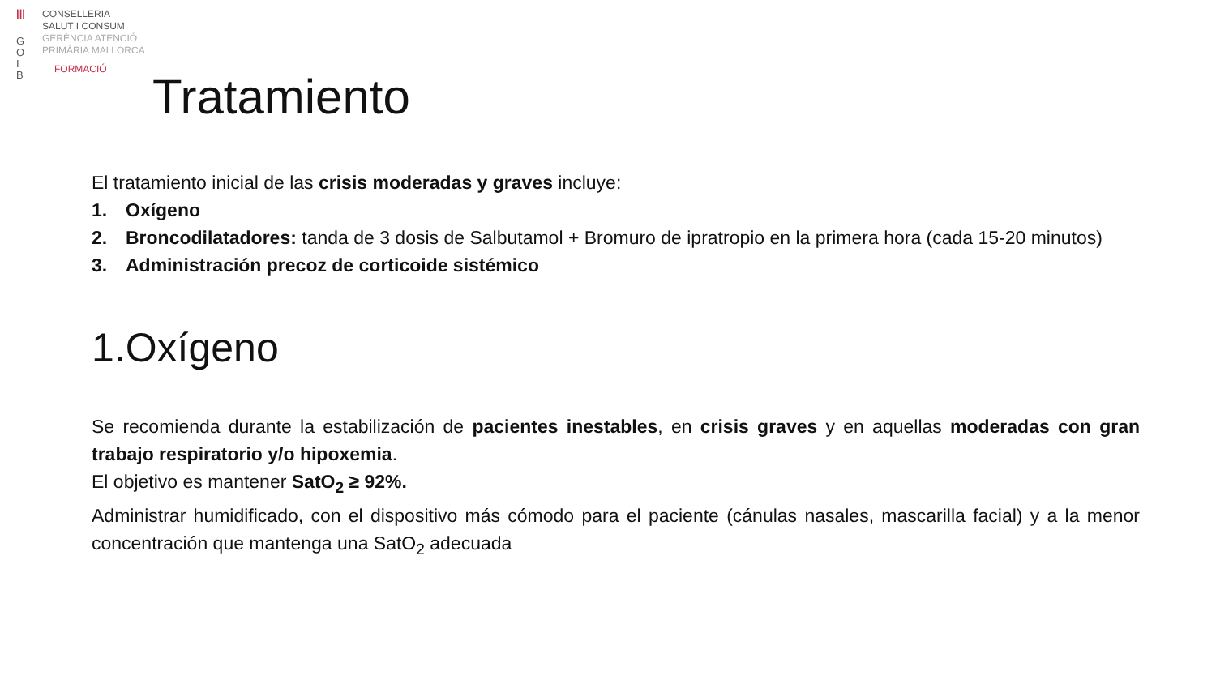|||
G
O
I
B
CONSELLERIA
SALUT I CONSUM
GERÈNCIA ATENCIÓ
PRIMÀRIA MALLORCA
FORMACIÓ
Tratamiento
El tratamiento inicial de las crisis moderadas y graves incluye:
1. Oxígeno
2. Broncodilatadores: tanda de 3 dosis de Salbutamol + Bromuro de ipratropio en la primera hora (cada 15-20 minutos)
3. Administración precoz de corticoide sistémico
1.Oxígeno
Se recomienda durante la estabilización de pacientes inestables, en crisis graves y en aquellas moderadas con gran trabajo respiratorio y/o hipoxemia.
El objetivo es mantener SatO<sub>2</sub> ≥ 92%.
Administrar humidificado, con el dispositivo más cómodo para el paciente (cánulas nasales, mascarilla facial) y a la menor concentración que mantenga una SatO<sub>2</sub> adecuada